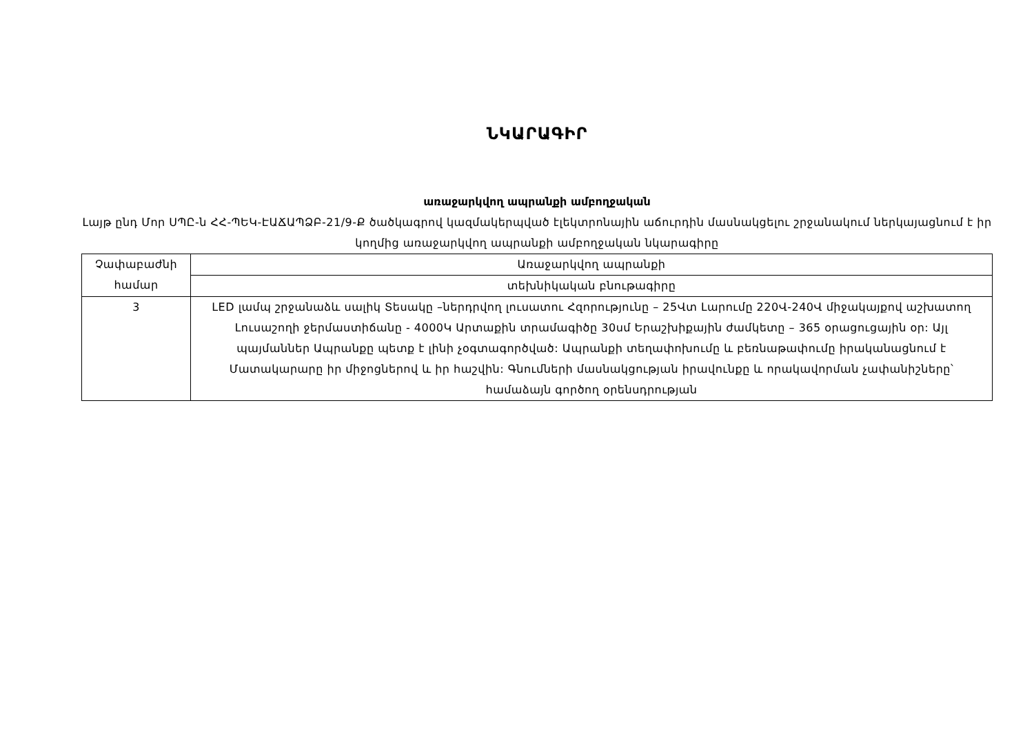ՆԿԱՐԱԳԻՐ
առաջարկվող ապրանքի ամբողջական
Լայթ ընդ Մոր ՍՊԸ-ն ՀՀ-ՊԵԿ-ԷԱՃԱՊՁԲ-21/9-Ք ծածկագրով կազմակերպված էլեկտրոնային աճուրդին մասնակցելու շրջանակում ներկայացնում է իր կողմից առաջարկվող ապրանքի ամբողջական նկարագիրը
| Չափաբաժնի համար | Առաջարկվող ապրանքի |
| | տեխնիկական բնութագիրը |
| 3 | LED լամպ շրջանաձև սալիկ Տեսակը –ներդրվող լուսատու Հզորությունը – 25Վտ Լարումը 220Վ-240Վ միջակայքով աշխատող Լուսաշողի ջերմաստիճանը - 4000Կ Արտաքին տրամագիծը 30սմ Երաշխիքային ժամկետը – 365 օրացուցային օր: Այլ պայմաններ Ապրանքը պետք է լինի չօգտագործված: Ապրանքի տեղափոխումը և բեռնաթափումը իրականացնում է Մատակարարը իր միջոցներով և իր հաշվին: Գնումների մասնակցության իրավունքը և որակավորման չափանիշները՝ համաձայն գործող օրենսդրության |